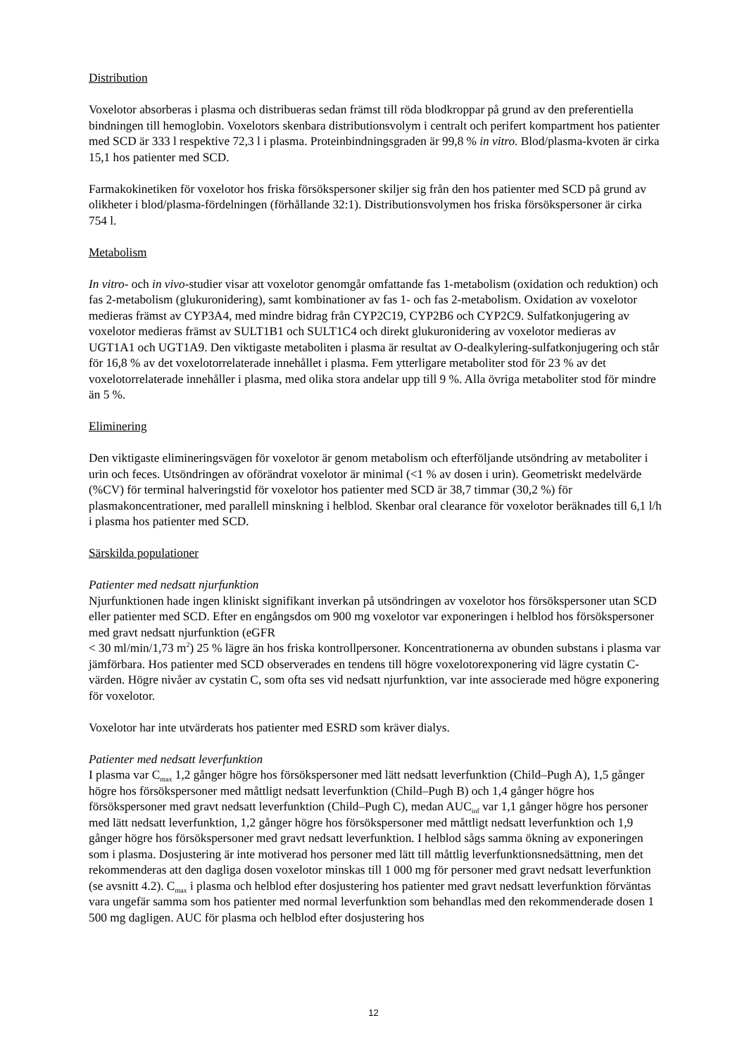Distribution
Voxelotor absorberas i plasma och distribueras sedan främst till röda blodkroppar på grund av den preferentiella bindningen till hemoglobin. Voxelotors skenbara distributionsvolym i centralt och perifert kompartment hos patienter med SCD är 333 l respektive 72,3 l i plasma. Proteinbindningsgraden är 99,8 % in vitro. Blod/plasma-kvoten är cirka 15,1 hos patienter med SCD.
Farmakokinetiken för voxelotor hos friska försökspersoner skiljer sig från den hos patienter med SCD på grund av olikheter i blod/plasma-fördelningen (förhållande 32:1). Distributionsvolymen hos friska försökspersoner är cirka 754 l.
Metabolism
In vitro- och in vivo-studier visar att voxelotor genomgår omfattande fas 1-metabolism (oxidation och reduktion) och fas 2-metabolism (glukuronidering), samt kombinationer av fas 1- och fas 2-metabolism. Oxidation av voxelotor medieras främst av CYP3A4, med mindre bidrag från CYP2C19, CYP2B6 och CYP2C9. Sulfatkonjugering av voxelotor medieras främst av SULT1B1 och SULT1C4 och direkt glukuronidering av voxelotor medieras av UGT1A1 och UGT1A9. Den viktigaste metaboliten i plasma är resultat av O-dealkylering-sulfatkonjugering och står för 16,8 % av det voxelotorrelaterade innehållet i plasma. Fem ytterligare metaboliter stod för 23 % av det voxelotorrelaterade innehåller i plasma, med olika stora andelar upp till 9 %. Alla övriga metaboliter stod för mindre än 5 %.
Eliminering
Den viktigaste elimineringsvägen för voxelotor är genom metabolism och efterföljande utsöndring av metaboliter i urin och feces. Utsöndringen av oförändrat voxelotor är minimal (<1 % av dosen i urin). Geometriskt medelvärde (%CV) för terminal halveringstid för voxelotor hos patienter med SCD är 38,7 timmar (30,2 %) för plasmakoncentrationer, med parallell minskning i helblod. Skenbar oral clearance för voxelotor beräknades till 6,1 l/h i plasma hos patienter med SCD.
Särskilda populationer
Patienter med nedsatt njurfunktion
Njurfunktionen hade ingen kliniskt signifikant inverkan på utsöndringen av voxelotor hos försökspersoner utan SCD eller patienter med SCD. Efter en engångsdos om 900 mg voxelotor var exponeringen i helblod hos försökspersoner med gravt nedsatt njurfunktion (eGFR
< 30 ml/min/1,73 m<sup>2</sup>) 25 % lägre än hos friska kontrollpersoner. Koncentrationerna av obunden substans i plasma var jämförbara. Hos patienter med SCD observerades en tendens till högre voxelotorexponering vid lägre cystatin C-värden. Högre nivåer av cystatin C, som ofta ses vid nedsatt njurfunktion, var inte associerade med högre exponering för voxelotor.
Voxelotor har inte utvärderats hos patienter med ESRD som kräver dialys.
Patienter med nedsatt leverfunktion
I plasma var C<sub>max</sub> 1,2 gånger högre hos försökspersoner med lätt nedsatt leverfunktion (Child–Pugh A), 1,5 gånger högre hos försökspersoner med måttligt nedsatt leverfunktion (Child–Pugh B) och 1,4 gånger högre hos försökspersoner med gravt nedsatt leverfunktion (Child–Pugh C), medan AUC<sub>inf</sub> var 1,1 gånger högre hos personer med lätt nedsatt leverfunktion, 1,2 gånger högre hos försökspersoner med måttligt nedsatt leverfunktion och 1,9 gånger högre hos försökspersoner med gravt nedsatt leverfunktion. I helblod sågs samma ökning av exponeringen som i plasma. Dosjustering är inte motiverad hos personer med lätt till måttlig leverfunktionsnedsättning, men det rekommenderas att den dagliga dosen voxelotor minskas till 1 000 mg för personer med gravt nedsatt leverfunktion (se avsnitt 4.2). C<sub>max</sub> i plasma och helblod efter dosjustering hos patienter med gravt nedsatt leverfunktion förväntas vara ungefär samma som hos patienter med normal leverfunktion som behandlas med den rekommenderade dosen 1 500 mg dagligen. AUC för plasma och helblod efter dosjustering hos
12